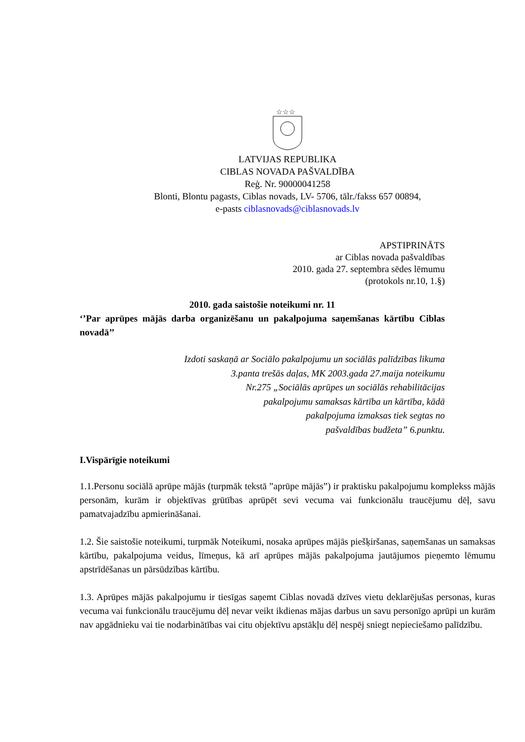☆☆☆
LATVIJAS REPUBLIKA
CIBLAS NOVADA PAŠVALDĪBA
Reģ. Nr. 90000041258
Blonti, Blontu pagasts, Ciblas novads, LV- 5706, tālr./fakss 657 00894,
e-pasts ciblasnovads@ciblasnovads.lv
APSTIPRINĀTS
ar Ciblas novada pašvaldības
2010. gada 27. septembra sēdes lēmumu
(protokols nr.10, 1.§)
2010. gada saistošie noteikumi nr. 11
‘’Par aprūpes mājās darba organizēšanu un pakalpojuma saņemšanas kārtību Ciblas novadā’’
Izdoti saskaņā ar Sociālo pakalpojumu un sociālās palīdzības likuma
3.panta trešās daļas, MK 2003.gada 27.maija noteikumu
Nr.275 „Sociālās aprūpes un sociālās rehabilitācijas
pakalpojumu samaksas kārtība un kārtība, kādā
pakalpojuma izmaksas tiek segtas no
pašvaldības budžeta” 6.punktu.
I.Vispārīgie noteikumi
1.1.Personu sociālā aprūpe mājās (turpmāk tekstā ”aprūpe mājās”) ir praktisku pakalpojumu komplekss mājās personām, kurām ir objektīvas grūtības aprūpēt sevi vecuma vai funkcionālu traucējumu dēļ, savu pamatvajadzību apmierināšanai.
1.2. Šie saistošie noteikumi, turpmāk Noteikumi, nosaka aprūpes mājās piešķiršanas, saņemšanas un samaksas kārtību, pakalpojuma veidus, līmeņus, kā arī aprūpes mājās pakalpojuma jautājumos pieņemto lēmumu apstrīdēšanas un pārsūdzības kārtību.
1.3. Aprūpes mājās pakalpojumu ir tiesīgas saņemt Ciblas novadā dzīves vietu deklarējušas personas, kuras vecuma vai funkcionālu traucējumu dēļ nevar veikt ikdienas mājas darbus un savu personīgo aprūpi un kurām nav apgādnieku vai tie nodarbinātības vai citu objektīvu apstākļu dēļ nespēj sniegt nepieciešamo palīdzību.